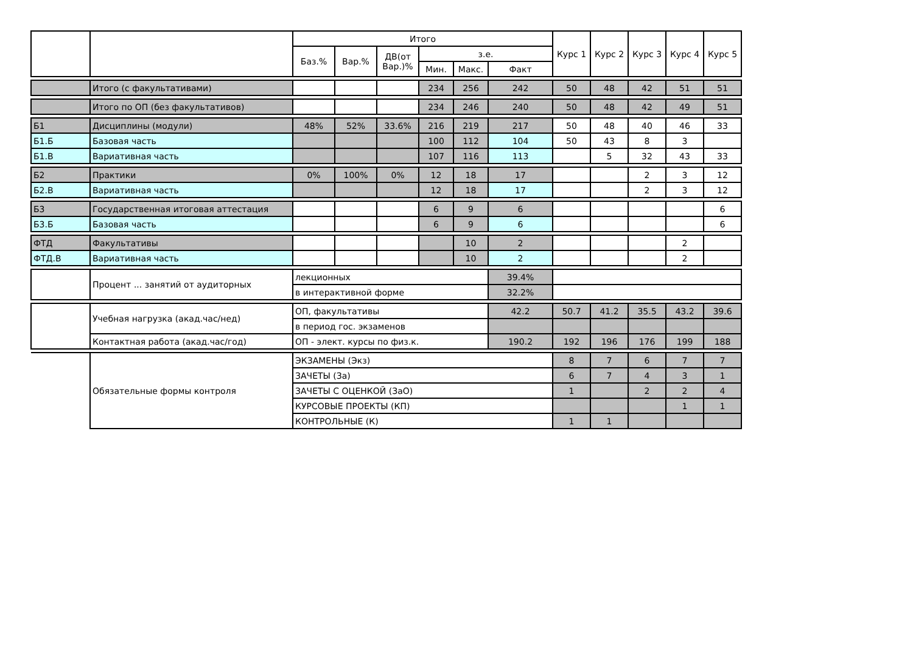| | | Итого | | | | | | Курс 1 | Курс 2 | Курс 3 | Курс 4 | Курс 5 |
| --- | --- | --- | --- | --- | --- | --- | --- | --- | --- | --- | --- | --- |
| | | Баз.% | Вар.% | ДВ(от Вар.)% | з.е. | | | | | | | |
| | | | | | Мин. | Макс. | Факт | | | | | |
| | Итого (с факультативами) | | | | 234 | 256 | 242 | 50 | 48 | 42 | 51 | 51 |
| | Итого по ОП (без факультативов) | | | | 234 | 246 | 240 | 50 | 48 | 42 | 49 | 51 |
| Б1 | Дисциплины (модули) | 48% | 52% | 33.6% | 216 | 219 | 217 | 50 | 48 | 40 | 46 | 33 |
| Б1.Б | Базовая часть | | | | 100 | 112 | 104 | 50 | 43 | 8 | 3 | |
| Б1.В | Вариативная часть | | | | 107 | 116 | 113 | | 5 | 32 | 43 | 33 |
| Б2 | Практики | 0% | 100% | 0% | 12 | 18 | 17 | | | 2 | 3 | 12 |
| Б2.В | Вариативная часть | | | | 12 | 18 | 17 | | | 2 | 3 | 12 |
| Б3 | Государственная итоговая аттестация | | | | 6 | 9 | 6 | | | | | 6 |
| Б3.Б | Базовая часть | | | | 6 | 9 | 6 | | | | | 6 |
| ФТД | Факультативы | | | | | 10 | 2 | | | | 2 | |
| ФТД.В | Вариативная часть | | | | | 10 | 2 | | | | 2 | |
| | Процент ... занятий от аудиторных | лекционных | | | | | 39.4% | | | | | |
| | | в интерактивной форме | | | | | 32.2% | | | | | |
| | Учебная нагрузка (акад.час/нед) | ОП, факультативы | | | | | 42.2 | 50.7 | 41.2 | 35.5 | 43.2 | 39.6 |
| | | в период гос. экзаменов | | | | | | | | | | |
| | Контактная работа (акад.час/год) | ОП - элект. курсы по физ.к. | | | | | 190.2 | 192 | 196 | 176 | 199 | 188 |
| | Обязательные формы контроля | ЭКЗАМЕНЫ (Экз) | | | | | | 8 | 7 | 6 | 7 | 7 |
| | | ЗАЧЕТЫ (За) | | | | | | 6 | 7 | 4 | 3 | 1 |
| | | ЗАЧЕТЫ С ОЦЕНКОЙ (ЗаО) | | | | | | 1 | | 2 | 2 | 4 |
| | | КУРСОВЫЕ ПРОЕКТЫ (КП) | | | | | | | | | 1 | 1 |
| | | КОНТРОЛЬНЫЕ (К) | | | | | | 1 | 1 | | | |